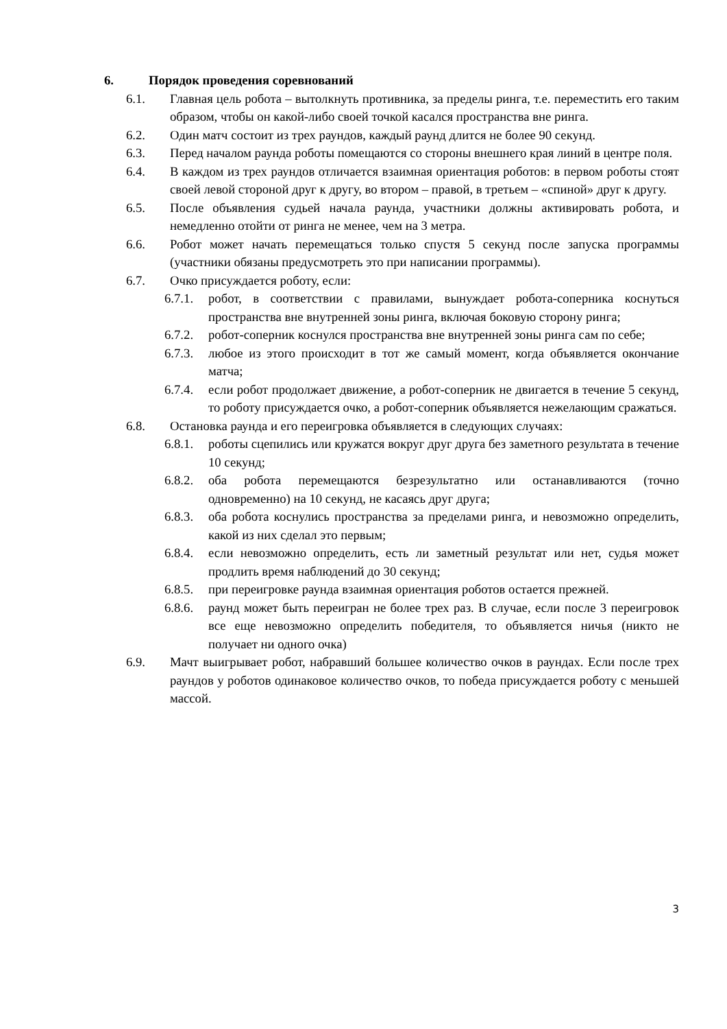6. Порядок проведения соревнований
6.1. Главная цель робота – вытолкнуть противника, за пределы ринга, т.е. переместить его таким образом, чтобы он какой-либо своей точкой касался пространства вне ринга.
6.2. Один матч состоит из трех раундов, каждый раунд длится не более 90 секунд.
6.3. Перед началом раунда роботы помещаются со стороны внешнего края линий в центре поля.
6.4. В каждом из трех раундов отличается взаимная ориентация роботов: в первом роботы стоят своей левой стороной друг к другу, во втором – правой, в третьем – «спиной» друг к другу.
6.5. После объявления судьей начала раунда, участники должны активировать робота, и немедленно отойти от ринга не менее, чем на 3 метра.
6.6. Робот может начать перемещаться только спустя 5 секунд после запуска программы (участники обязаны предусмотреть это при написании программы).
6.7. Очко присуждается роботу, если:
6.7.1. робот, в соответствии с правилами, вынуждает робота-соперника коснуться пространства вне внутренней зоны ринга, включая боковую сторону ринга;
6.7.2. робот-соперник коснулся пространства вне внутренней зоны ринга сам по себе;
6.7.3. любое из этого происходит в тот же самый момент, когда объявляется окончание матча;
6.7.4. если робот продолжает движение, а робот-соперник не двигается в течение 5 секунд, то роботу присуждается очко, а робот-соперник объявляется нежелающим сражаться.
6.8. Остановка раунда и его переигровка объявляется в следующих случаях:
6.8.1. роботы сцепились или кружатся вокруг друг друга без заметного результата в течение 10 секунд;
6.8.2. оба робота перемещаются безрезультатно или останавливаются (точно одновременно) на 10 секунд, не касаясь друг друга;
6.8.3. оба робота коснулись пространства за пределами ринга, и невозможно определить, какой из них сделал это первым;
6.8.4. если невозможно определить, есть ли заметный результат или нет, судья может продлить время наблюдений до 30 секунд;
6.8.5. при переигровке раунда взаимная ориентация роботов остается прежней.
6.8.6. раунд может быть переигран не более трех раз. В случае, если после 3 переигровок все еще невозможно определить победителя, то объявляется ничья (никто не получает ни одного очка)
6.9. Мачт выигрывает робот, набравший большее количество очков в раундах. Если после трех раундов у роботов одинаковое количество очков, то победа присуждается роботу с меньшей массой.
3